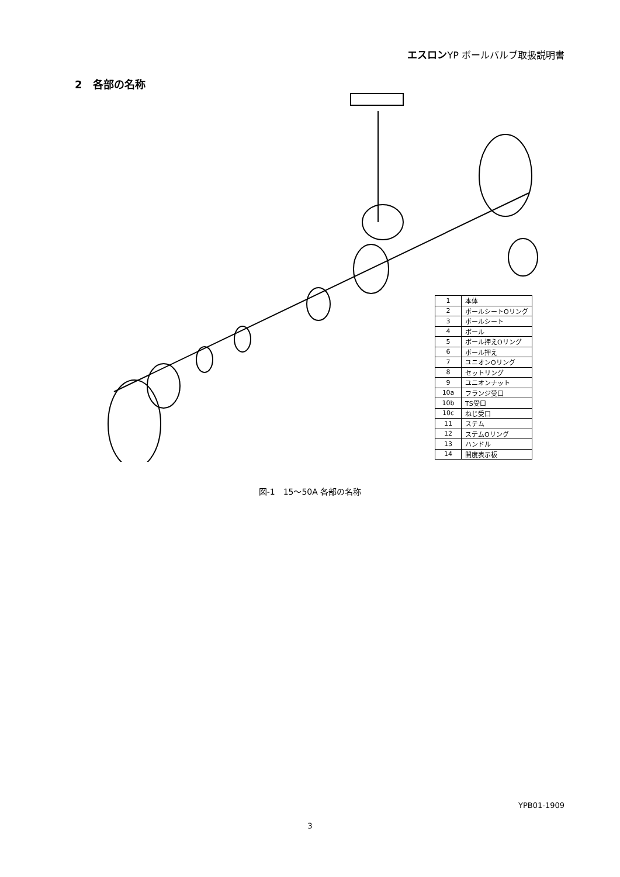エスロンYP ボールバルブ取扱説明書
2　各部の名称
| 1 | 本体 |
| 2 | ボールシートOリング |
| 3 | ボールシート |
| 4 | ボール |
| 5 | ボール押えOリング |
| 6 | ボール押え |
| 7 | ユニオンOリング |
| 8 | セットリング |
| 9 | ユニオンナット |
| 10a | フランジ受口 |
| 10b | TS受口 |
| 10c | ねじ受口 |
| 11 | ステム |
| 12 | ステムOリング |
| 13 | ハンドル |
| 14 | 開度表示板 |
図-1　15～50A 各部の名称
YPB01-1909
3